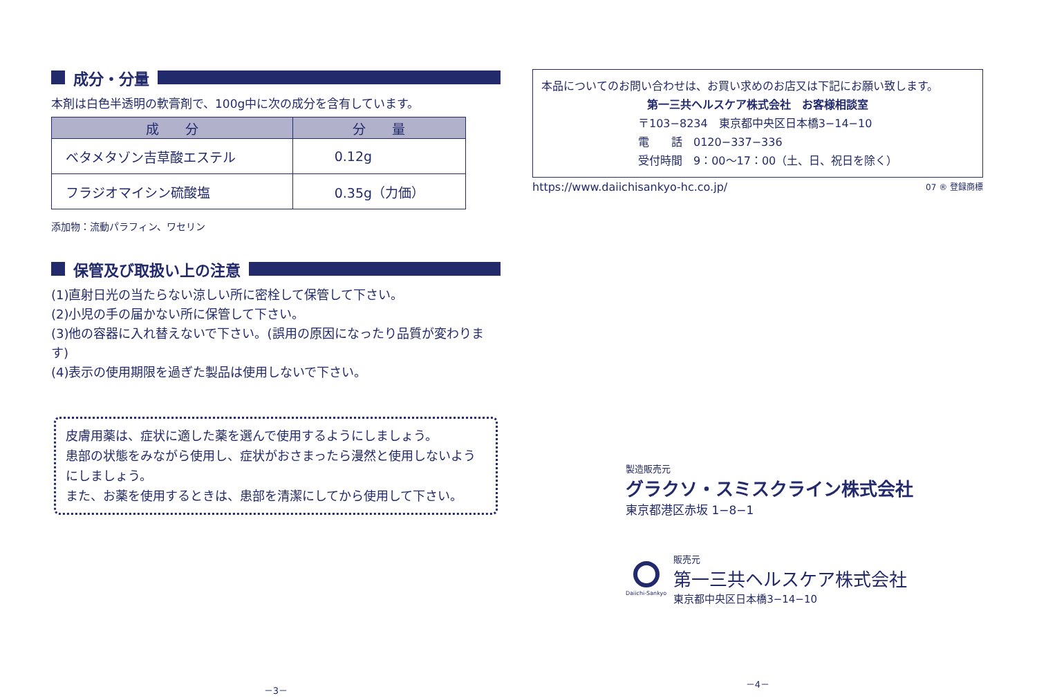成分・分量
本剤は白色半透明の軟膏剤で、100g中に次の成分を含有しています。
| 成 分 | 分 量 |
| --- | --- |
| ベタメタゾン吉草酸エステル | 0.12g |
| フラジオマイシン硫酸塩 | 0.35g（力価） |
添加物：流動パラフィン、ワセリン
保管及び取扱い上の注意
(1)直射日光の当たらない涼しい所に密栓して保管して下さい。
(2)小児の手の届かない所に保管して下さい。
(3)他の容器に入れ替えないで下さい。(誤用の原因になったり品質が変わります)
(4)表示の使用期限を過ぎた製品は使用しないで下さい。
皮膚用薬は、症状に適した薬を選んで使用するようにしましょう。
患部の状態をみながら使用し、症状がおさまったら漫然と使用しないようにしましょう。
また、お薬を使用するときは、患部を清潔にしてから使用して下さい。
－3－
本品についてのお問い合わせは、お買い求めのお店又は下記にお願い致します。
第一三共ヘルスケア株式会社　お客様相談室
〒103−8234　東京都中央区日本橋3−14−10
電　　話　0120−337−336
受付時間　9：00～17：00（土、日、祝日を除く）
https://www.daiichisankyo-hc.co.jp/ 07 ® 登録商標
製造販売元
グラクソ・スミスクライン株式会社
東京都港区赤坂 1−8−1
Daiichi-Sankyo
販売元
第一三共ヘルスケア株式会社
東京都中央区日本橋3−14−10
－4－